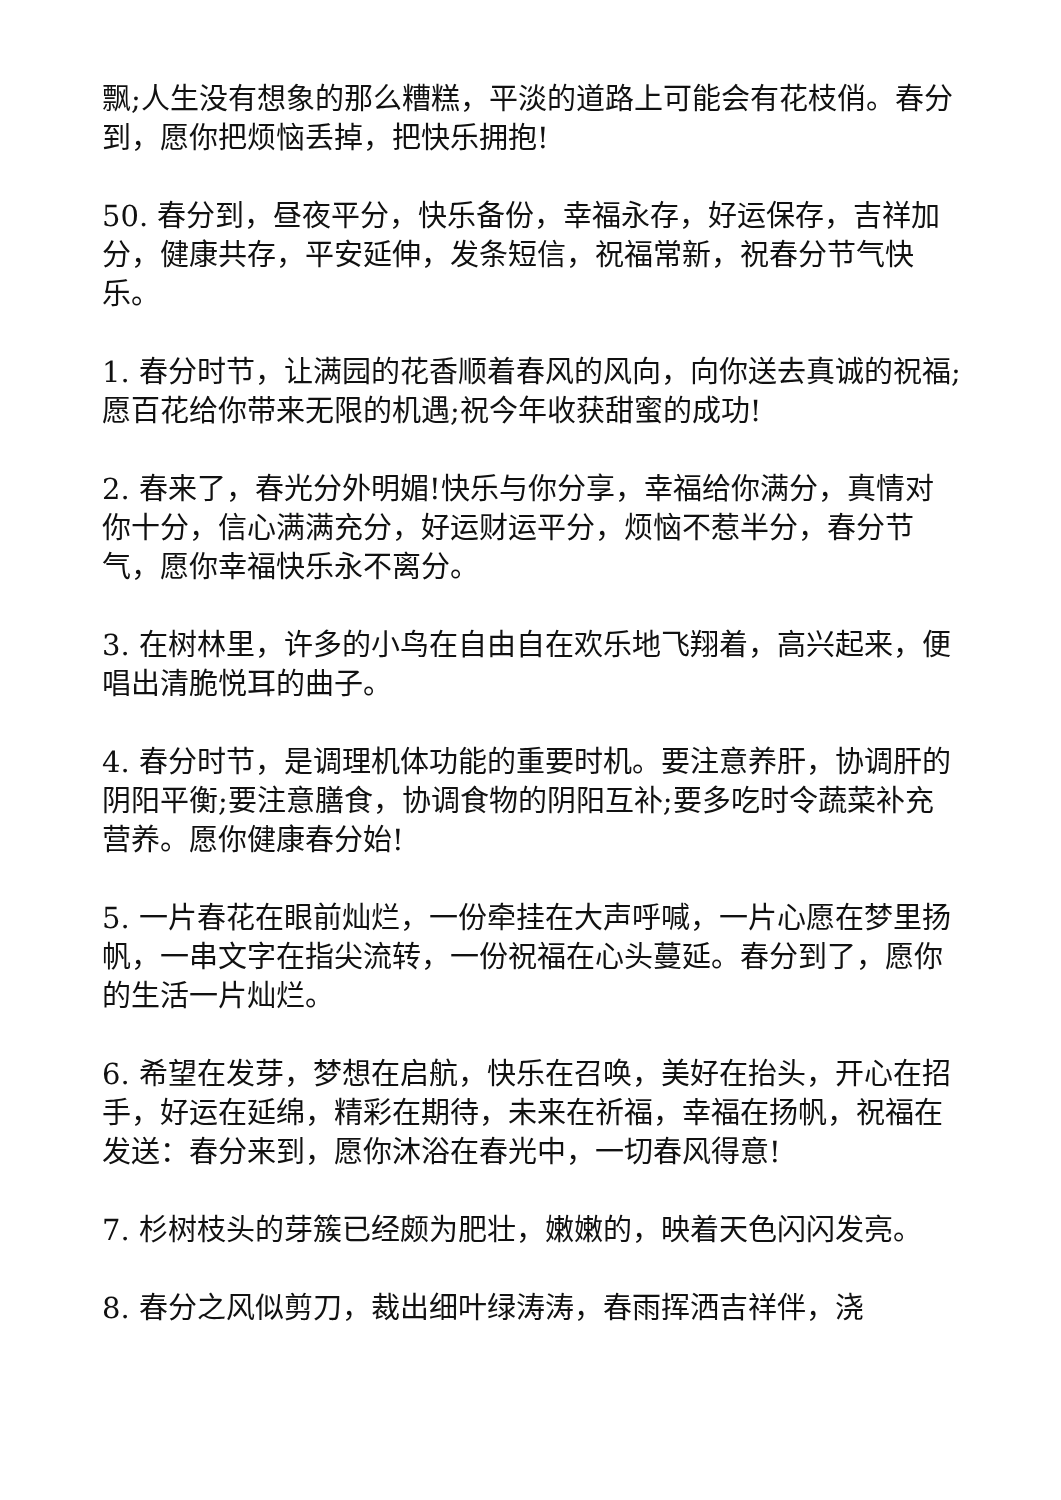飘;人生没有想象的那么糟糕，平淡的道路上可能会有花枝俏。春分到，愿你把烦恼丢掉，把快乐拥抱!
50. 春分到，昼夜平分，快乐备份，幸福永存，好运保存，吉祥加分，健康共存，平安延伸，发条短信，祝福常新，祝春分节气快乐。
1. 春分时节，让满园的花香顺着春风的风向，向你送去真诚的祝福;愿百花给你带来无限的机遇;祝今年收获甜蜜的成功!
2. 春来了，春光分外明媚!快乐与你分享，幸福给你满分，真情对你十分，信心满满充分，好运财运平分，烦恼不惹半分，春分节气，愿你幸福快乐永不离分。
3. 在树林里，许多的小鸟在自由自在欢乐地飞翔着，高兴起来，便唱出清脆悦耳的曲子。
4. 春分时节，是调理机体功能的重要时机。要注意养肝，协调肝的阴阳平衡;要注意膳食，协调食物的阴阳互补;要多吃时令蔬菜补充营养。愿你健康春分始!
5. 一片春花在眼前灿烂，一份牵挂在大声呼喊，一片心愿在梦里扬帆，一串文字在指尖流转，一份祝福在心头蔓延。春分到了，愿你的生活一片灿烂。
6. 希望在发芽，梦想在启航，快乐在召唤，美好在抬头，开心在招手，好运在延绵，精彩在期待，未来在祈福，幸福在扬帆，祝福在发送：春分来到，愿你沐浴在春光中，一切春风得意!
7. 杉树枝头的芽簇已经颇为肥壮，嫩嫩的，映着天色闪闪发亮。
8. 春分之风似剪刀，裁出细叶绿涛涛，春雨挥洒吉祥伴，浇